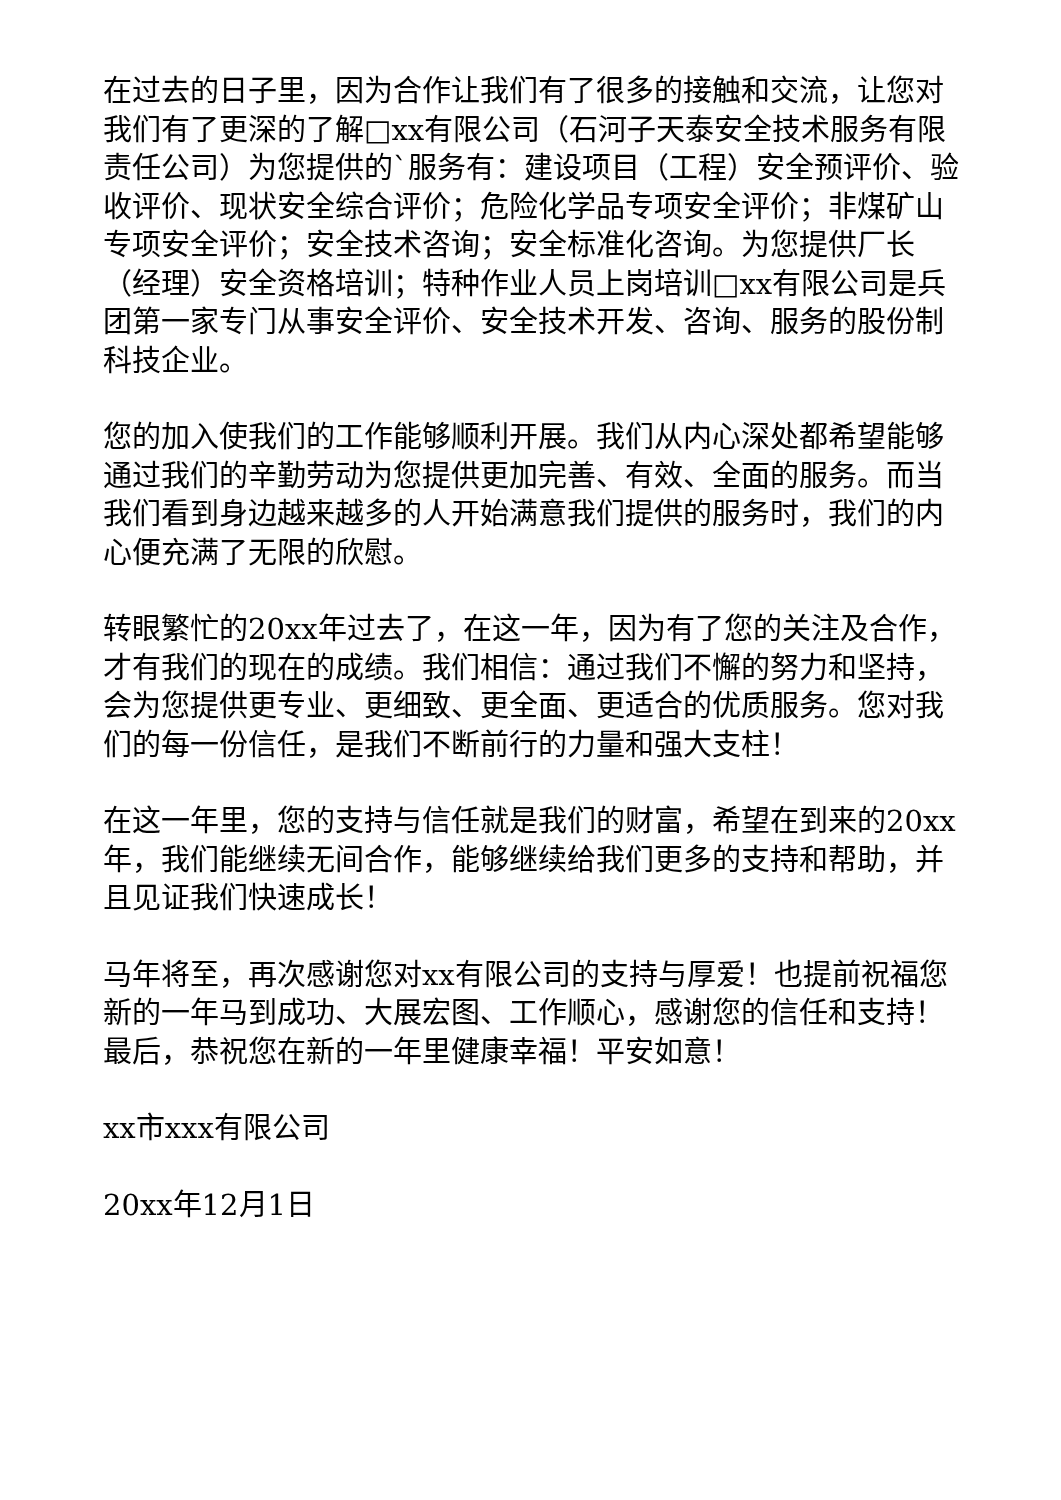在过去的日子里，因为合作让我们有了很多的接触和交流，让您对我们有了更深的了解□xx有限公司（石河子天泰安全技术服务有限责任公司）为您提供的`服务有：建设项目（工程）安全预评价、验收评价、现状安全综合评价；危险化学品专项安全评价；非煤矿山专项安全评价；安全技术咨询；安全标准化咨询。为您提供厂长（经理）安全资格培训；特种作业人员上岗培训□xx有限公司是兵团第一家专门从事安全评价、安全技术开发、咨询、服务的股份制科技企业。
您的加入使我们的工作能够顺利开展。我们从内心深处都希望能够通过我们的辛勤劳动为您提供更加完善、有效、全面的服务。而当我们看到身边越来越多的人开始满意我们提供的服务时，我们的内心便充满了无限的欣慰。
转眼繁忙的20xx年过去了，在这一年，因为有了您的关注及合作，才有我们的现在的成绩。我们相信：通过我们不懈的努力和坚持，会为您提供更专业、更细致、更全面、更适合的优质服务。您对我们的每一份信任，是我们不断前行的力量和强大支柱！
在这一年里，您的支持与信任就是我们的财富，希望在到来的20xx年，我们能继续无间合作，能够继续给我们更多的支持和帮助，并且见证我们快速成长！
马年将至，再次感谢您对xx有限公司的支持与厚爱！也提前祝福您新的一年马到成功、大展宏图、工作顺心，感谢您的信任和支持！最后，恭祝您在新的一年里健康幸福！平安如意！
xx市xxx有限公司
20xx年12月1日